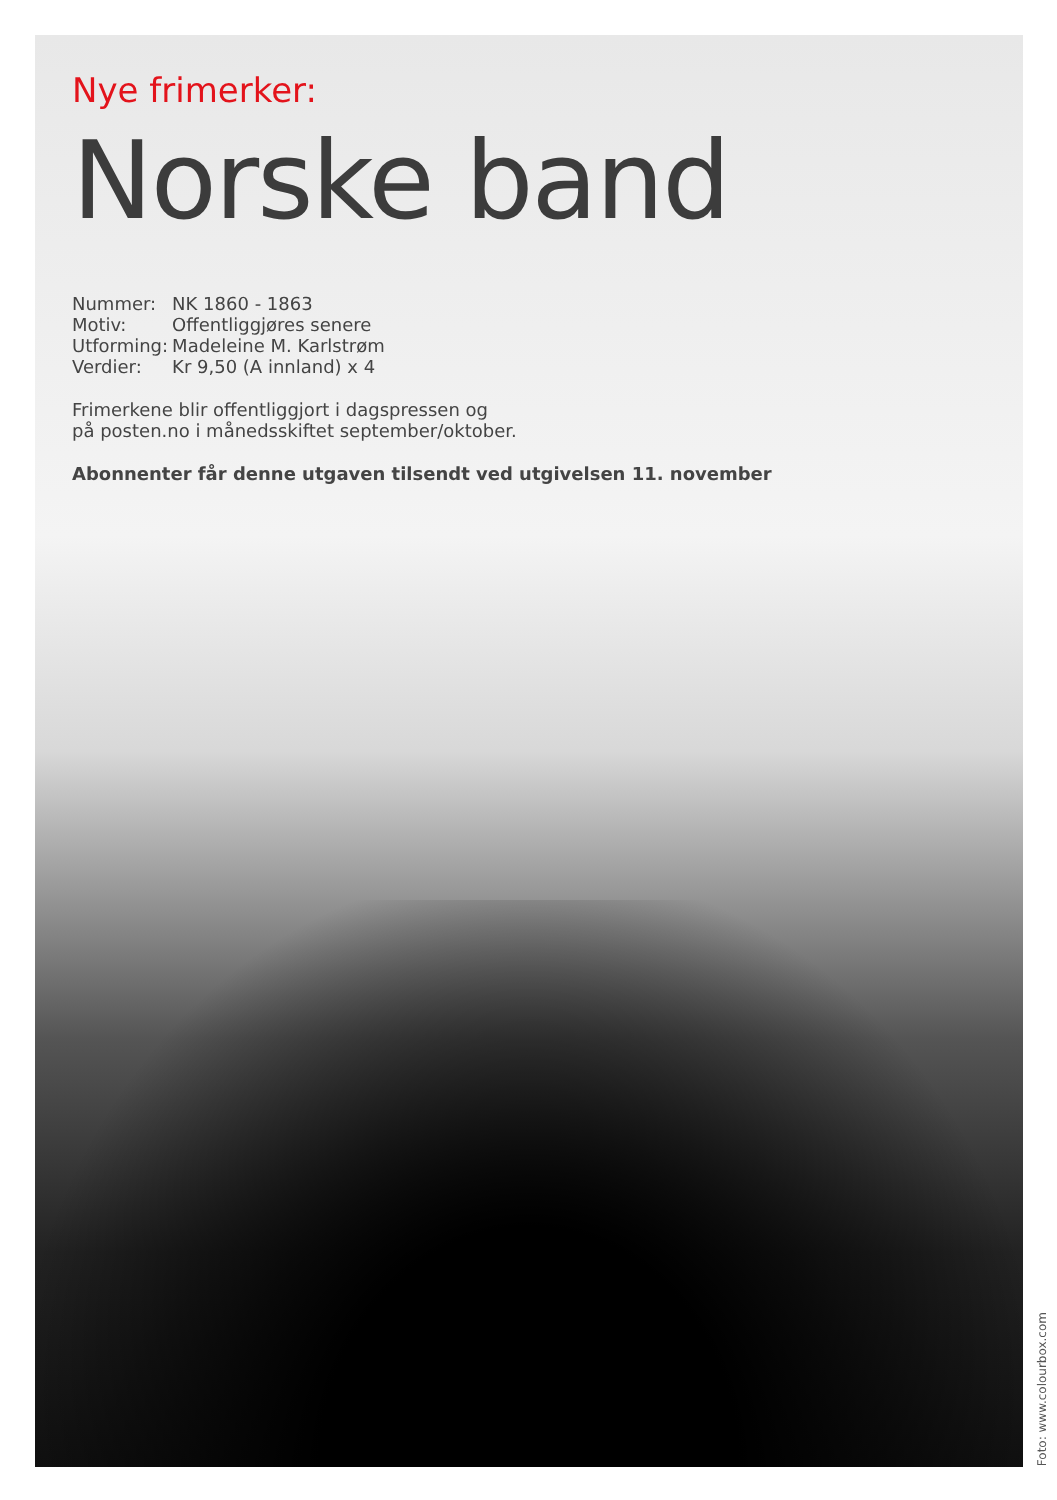Nye frimerker:
Norske band
| Nummer: | NK 1860 - 1863 |
| Motiv: | Offentliggjøres senere |
| Utforming: | Madeleine M. Karlstrøm |
| Verdier: | Kr 9,50 (A innland) x 4 |
Frimerkene blir offentliggjort i dagspressen og
på posten.no i månedsskiftet september/oktober.
Abonnenter får denne utgaven tilsendt ved utgivelsen 11. november
Foto: www.colourbox.com